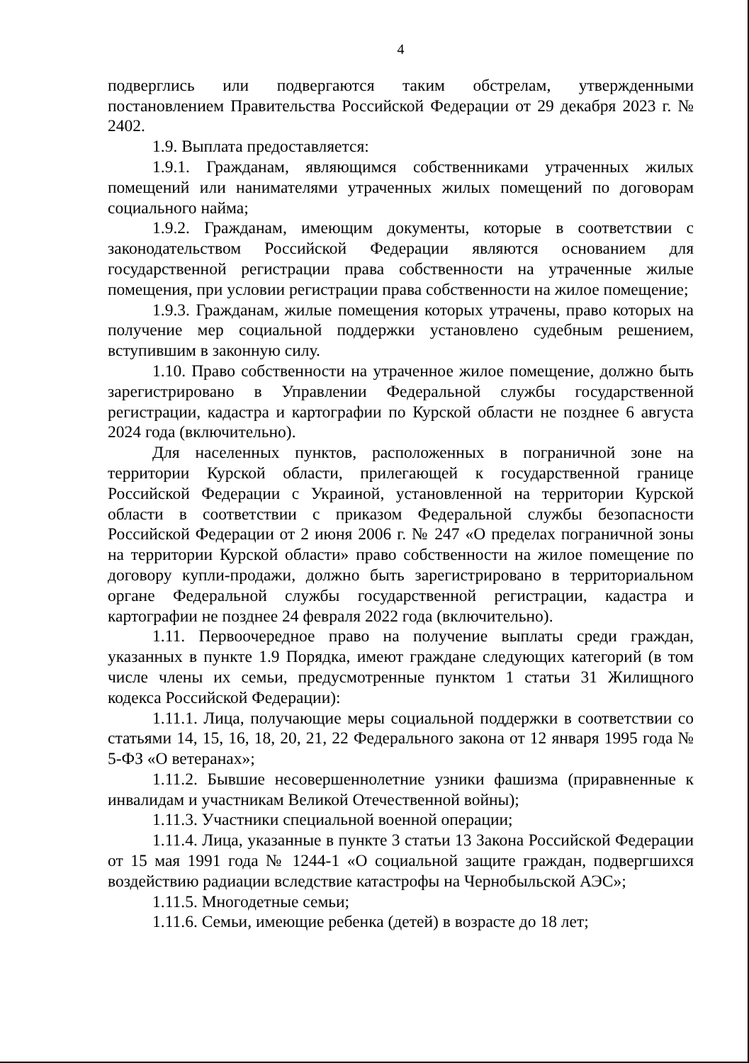4
подверглись или подвергаются таким обстрелам, утвержденными постановлением Правительства Российской Федерации от 29 декабря 2023 г. № 2402.
1.9. Выплата предоставляется:
1.9.1. Гражданам, являющимся собственниками утраченных жилых помещений или нанимателями утраченных жилых помещений по договорам социального найма;
1.9.2. Гражданам, имеющим документы, которые в соответствии с законодательством Российской Федерации являются основанием для государственной регистрации права собственности на утраченные жилые помещения, при условии регистрации права собственности на жилое помещение;
1.9.3. Гражданам, жилые помещения которых утрачены, право которых на получение мер социальной поддержки установлено судебным решением, вступившим в законную силу.
1.10. Право собственности на утраченное жилое помещение, должно быть зарегистрировано в Управлении Федеральной службы государственной регистрации, кадастра и картографии по Курской области не позднее 6 августа 2024 года (включительно).
Для населенных пунктов, расположенных в пограничной зоне на территории Курской области, прилегающей к государственной границе Российской Федерации с Украиной, установленной на территории Курской области в соответствии с приказом Федеральной службы безопасности Российской Федерации от 2 июня 2006 г. № 247 «О пределах пограничной зоны на территории Курской области» право собственности на жилое помещение по договору купли-продажи, должно быть зарегистрировано в территориальном органе Федеральной службы государственной регистрации, кадастра и картографии не позднее 24 февраля 2022 года (включительно).
1.11. Первоочередное право на получение выплаты среди граждан, указанных в пункте 1.9 Порядка, имеют граждане следующих категорий (в том числе члены их семьи, предусмотренные пунктом 1 статьи 31 Жилищного кодекса Российской Федерации):
1.11.1. Лица, получающие меры социальной поддержки в соответствии со статьями 14, 15, 16, 18, 20, 21, 22 Федерального закона от 12 января 1995 года № 5-ФЗ «О ветеранах»;
1.11.2. Бывшие несовершеннолетние узники фашизма (приравненные к инвалидам и участникам Великой Отечественной войны);
1.11.3. Участники специальной военной операции;
1.11.4. Лица, указанные в пункте 3 статьи 13 Закона Российской Федерации от 15 мая 1991 года № 1244-1 «О социальной защите граждан, подвергшихся воздействию радиации вследствие катастрофы на Чернобыльской АЭС»;
1.11.5. Многодетные семьи;
1.11.6. Семьи, имеющие ребенка (детей) в возрасте до 18 лет;